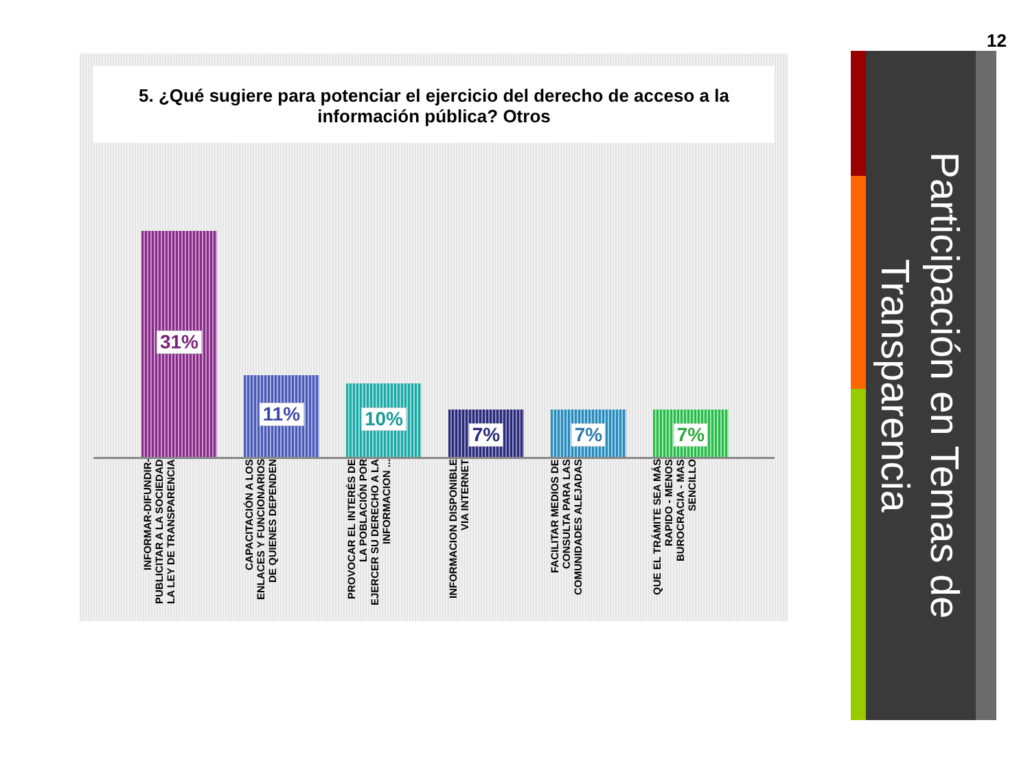12
5. ¿Qué sugiere para potenciar el ejercicio del derecho de acceso a la información pública? Otros
31% 11% 10% 7% 7% 7%
INFORMAR-DIFUNDIR-PUBLICITAR A LA SOCIEDAD LA LEY DE TRANSPARENCIA
CAPACITACIÓN A LOS ENLACES Y FUNCIONARIOS DE QUIENES DEPENDEN
PROVOCAR EL INTERÉS DE LA POBLACIÓN POR EJERCER SU DERECHO A LA INFORMACION ...
INFORMACION DISPONIBLE VIA INTERNET
FACILITAR MEDIOS DE CONSULTA PARA LAS COMUNIDADES ALEJADAS
QUE EL TRÁMITE SEA MÁS RAPIDO - MENOS BUROCRACIA - MAS SENCILLO
Participación en Temas de Transparencia